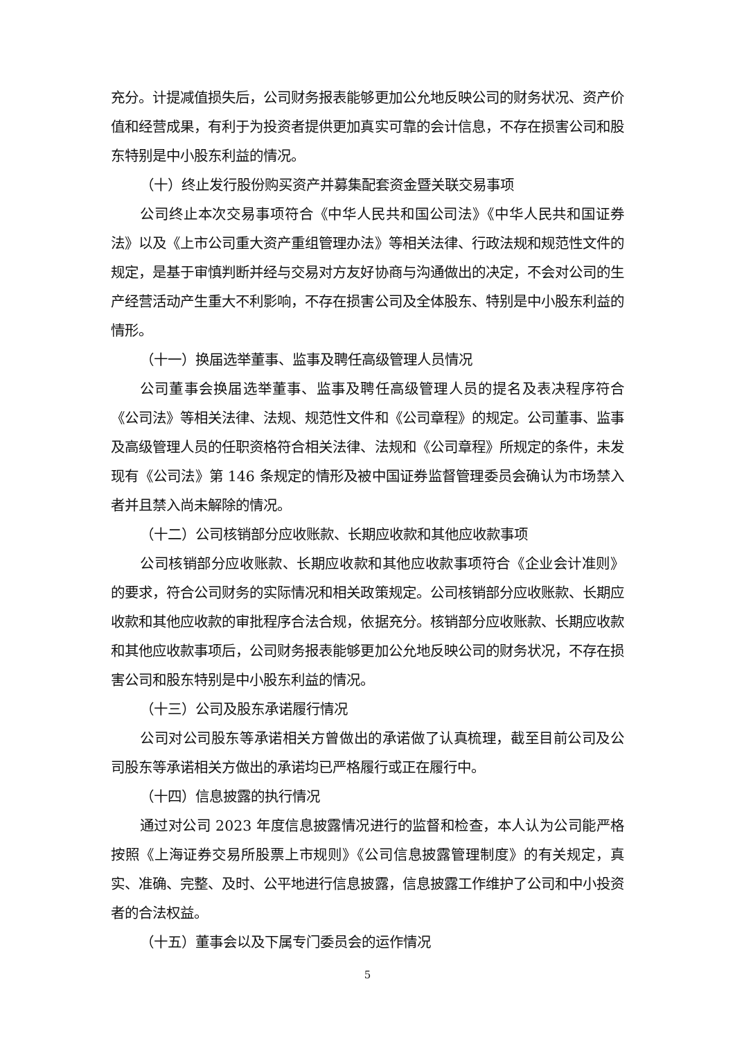充分。计提减值损失后，公司财务报表能够更加公允地反映公司的财务状况、资产价值和经营成果，有利于为投资者提供更加真实可靠的会计信息，不存在损害公司和股东特别是中小股东利益的情况。
（十）终止发行股份购买资产并募集配套资金暨关联交易事项
公司终止本次交易事项符合《中华人民共和国公司法》《中华人民共和国证券法》以及《上市公司重大资产重组管理办法》等相关法律、行政法规和规范性文件的规定，是基于审慎判断并经与交易对方友好协商与沟通做出的决定，不会对公司的生产经营活动产生重大不利影响，不存在损害公司及全体股东、特别是中小股东利益的情形。
（十一）换届选举董事、监事及聘任高级管理人员情况
公司董事会换届选举董事、监事及聘任高级管理人员的提名及表决程序符合《公司法》等相关法律、法规、规范性文件和《公司章程》的规定。公司董事、监事及高级管理人员的任职资格符合相关法律、法规和《公司章程》所规定的条件，未发现有《公司法》第 146 条规定的情形及被中国证券监督管理委员会确认为市场禁入者并且禁入尚未解除的情况。
（十二）公司核销部分应收账款、长期应收款和其他应收款事项
公司核销部分应收账款、长期应收款和其他应收款事项符合《企业会计准则》的要求，符合公司财务的实际情况和相关政策规定。公司核销部分应收账款、长期应收款和其他应收款的审批程序合法合规，依据充分。核销部分应收账款、长期应收款和其他应收款事项后，公司财务报表能够更加公允地反映公司的财务状况，不存在损害公司和股东特别是中小股东利益的情况。
（十三）公司及股东承诺履行情况
公司对公司股东等承诺相关方曾做出的承诺做了认真梳理，截至目前公司及公司股东等承诺相关方做出的承诺均已严格履行或正在履行中。
（十四）信息披露的执行情况
通过对公司 2023 年度信息披露情况进行的监督和检查，本人认为公司能严格按照《上海证券交易所股票上市规则》《公司信息披露管理制度》的有关规定，真实、准确、完整、及时、公平地进行信息披露，信息披露工作维护了公司和中小投资者的合法权益。
（十五）董事会以及下属专门委员会的运作情况
5